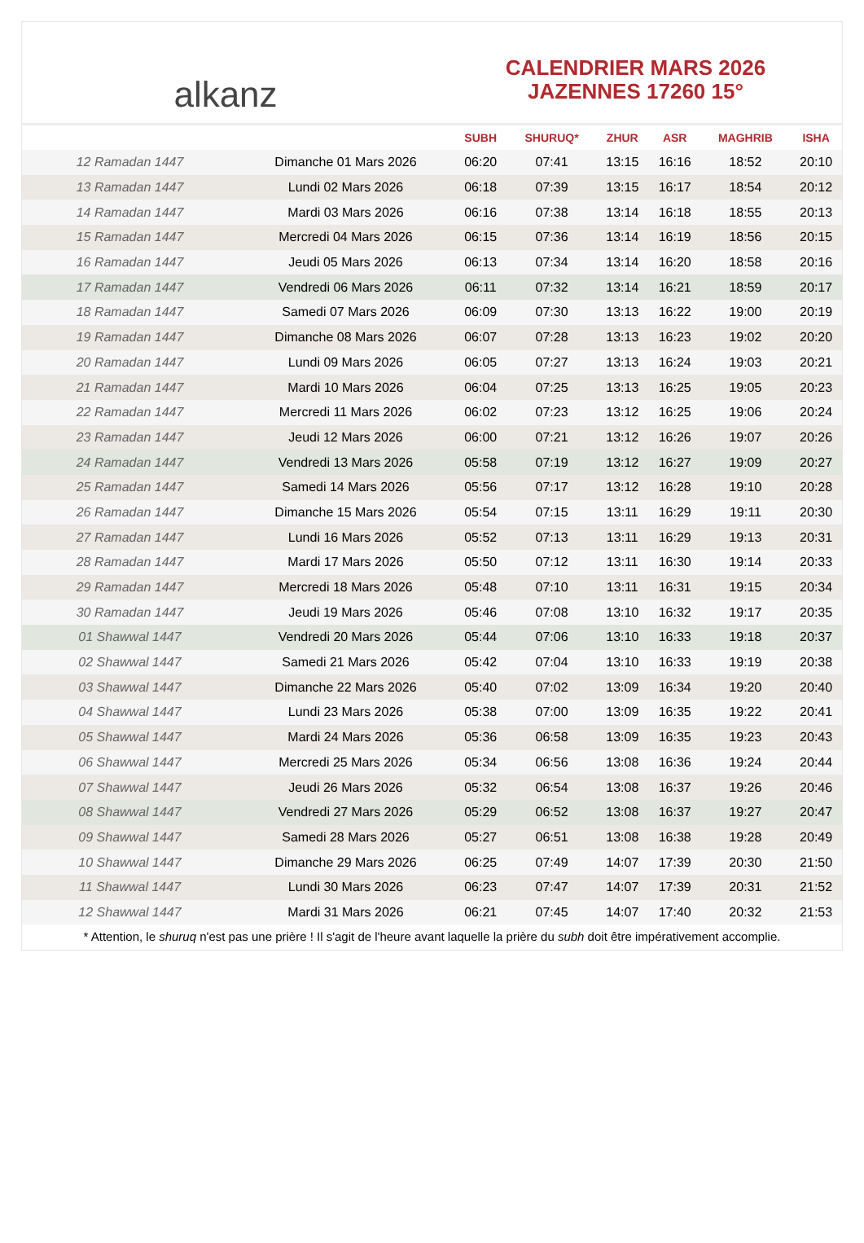alkanz
CALENDRIER MARS 2026
JAZENNES 17260 15°
| | | SUBH | SHURUQ* | ZHUR | ASR | MAGHRIB | ISHA |
| --- | --- | --- | --- | --- | --- | --- | --- |
| 12 Ramadan 1447 | Dimanche 01 Mars 2026 | 06:20 | 07:41 | 13:15 | 16:16 | 18:52 | 20:10 |
| 13 Ramadan 1447 | Lundi 02 Mars 2026 | 06:18 | 07:39 | 13:15 | 16:17 | 18:54 | 20:12 |
| 14 Ramadan 1447 | Mardi 03 Mars 2026 | 06:16 | 07:38 | 13:14 | 16:18 | 18:55 | 20:13 |
| 15 Ramadan 1447 | Mercredi 04 Mars 2026 | 06:15 | 07:36 | 13:14 | 16:19 | 18:56 | 20:15 |
| 16 Ramadan 1447 | Jeudi 05 Mars 2026 | 06:13 | 07:34 | 13:14 | 16:20 | 18:58 | 20:16 |
| 17 Ramadan 1447 | Vendredi 06 Mars 2026 | 06:11 | 07:32 | 13:14 | 16:21 | 18:59 | 20:17 |
| 18 Ramadan 1447 | Samedi 07 Mars 2026 | 06:09 | 07:30 | 13:13 | 16:22 | 19:00 | 20:19 |
| 19 Ramadan 1447 | Dimanche 08 Mars 2026 | 06:07 | 07:28 | 13:13 | 16:23 | 19:02 | 20:20 |
| 20 Ramadan 1447 | Lundi 09 Mars 2026 | 06:05 | 07:27 | 13:13 | 16:24 | 19:03 | 20:21 |
| 21 Ramadan 1447 | Mardi 10 Mars 2026 | 06:04 | 07:25 | 13:13 | 16:25 | 19:05 | 20:23 |
| 22 Ramadan 1447 | Mercredi 11 Mars 2026 | 06:02 | 07:23 | 13:12 | 16:25 | 19:06 | 20:24 |
| 23 Ramadan 1447 | Jeudi 12 Mars 2026 | 06:00 | 07:21 | 13:12 | 16:26 | 19:07 | 20:26 |
| 24 Ramadan 1447 | Vendredi 13 Mars 2026 | 05:58 | 07:19 | 13:12 | 16:27 | 19:09 | 20:27 |
| 25 Ramadan 1447 | Samedi 14 Mars 2026 | 05:56 | 07:17 | 13:12 | 16:28 | 19:10 | 20:28 |
| 26 Ramadan 1447 | Dimanche 15 Mars 2026 | 05:54 | 07:15 | 13:11 | 16:29 | 19:11 | 20:30 |
| 27 Ramadan 1447 | Lundi 16 Mars 2026 | 05:52 | 07:13 | 13:11 | 16:29 | 19:13 | 20:31 |
| 28 Ramadan 1447 | Mardi 17 Mars 2026 | 05:50 | 07:12 | 13:11 | 16:30 | 19:14 | 20:33 |
| 29 Ramadan 1447 | Mercredi 18 Mars 2026 | 05:48 | 07:10 | 13:11 | 16:31 | 19:15 | 20:34 |
| 30 Ramadan 1447 | Jeudi 19 Mars 2026 | 05:46 | 07:08 | 13:10 | 16:32 | 19:17 | 20:35 |
| 01 Shawwal 1447 | Vendredi 20 Mars 2026 | 05:44 | 07:06 | 13:10 | 16:33 | 19:18 | 20:37 |
| 02 Shawwal 1447 | Samedi 21 Mars 2026 | 05:42 | 07:04 | 13:10 | 16:33 | 19:19 | 20:38 |
| 03 Shawwal 1447 | Dimanche 22 Mars 2026 | 05:40 | 07:02 | 13:09 | 16:34 | 19:20 | 20:40 |
| 04 Shawwal 1447 | Lundi 23 Mars 2026 | 05:38 | 07:00 | 13:09 | 16:35 | 19:22 | 20:41 |
| 05 Shawwal 1447 | Mardi 24 Mars 2026 | 05:36 | 06:58 | 13:09 | 16:35 | 19:23 | 20:43 |
| 06 Shawwal 1447 | Mercredi 25 Mars 2026 | 05:34 | 06:56 | 13:08 | 16:36 | 19:24 | 20:44 |
| 07 Shawwal 1447 | Jeudi 26 Mars 2026 | 05:32 | 06:54 | 13:08 | 16:37 | 19:26 | 20:46 |
| 08 Shawwal 1447 | Vendredi 27 Mars 2026 | 05:29 | 06:52 | 13:08 | 16:37 | 19:27 | 20:47 |
| 09 Shawwal 1447 | Samedi 28 Mars 2026 | 05:27 | 06:51 | 13:08 | 16:38 | 19:28 | 20:49 |
| 10 Shawwal 1447 | Dimanche 29 Mars 2026 | 06:25 | 07:49 | 14:07 | 17:39 | 20:30 | 21:50 |
| 11 Shawwal 1447 | Lundi 30 Mars 2026 | 06:23 | 07:47 | 14:07 | 17:39 | 20:31 | 21:52 |
| 12 Shawwal 1447 | Mardi 31 Mars 2026 | 06:21 | 07:45 | 14:07 | 17:40 | 20:32 | 21:53 |
* Attention, le shuruq n'est pas une prière ! Il s'agit de l'heure avant laquelle la prière du subh doit être impérativement accomplie.